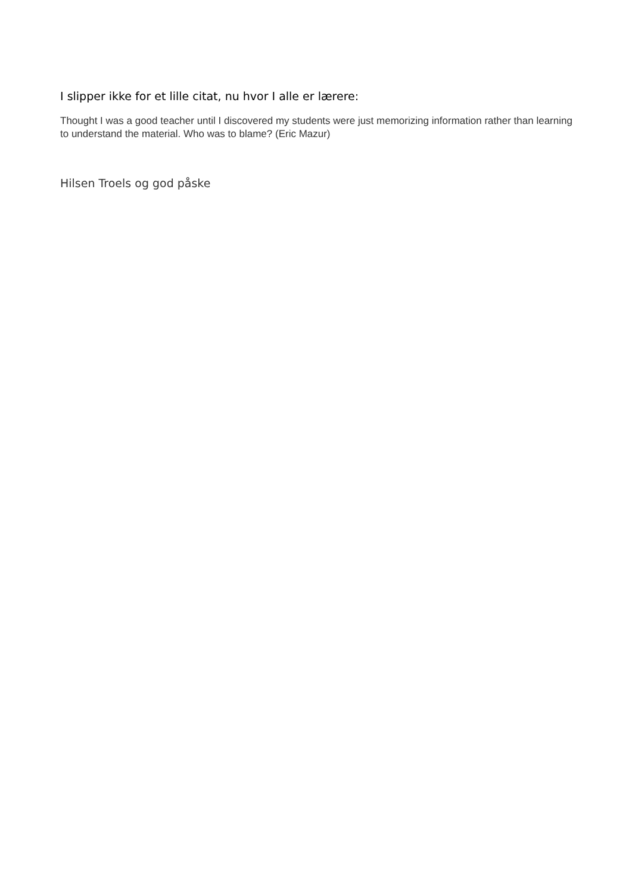I slipper ikke for et lille citat, nu hvor I alle er lærere:
Thought I was a good teacher until I discovered my students were just memorizing information rather than learning to understand the material. Who was to blame? (Eric Mazur)
Hilsen Troels og god påske